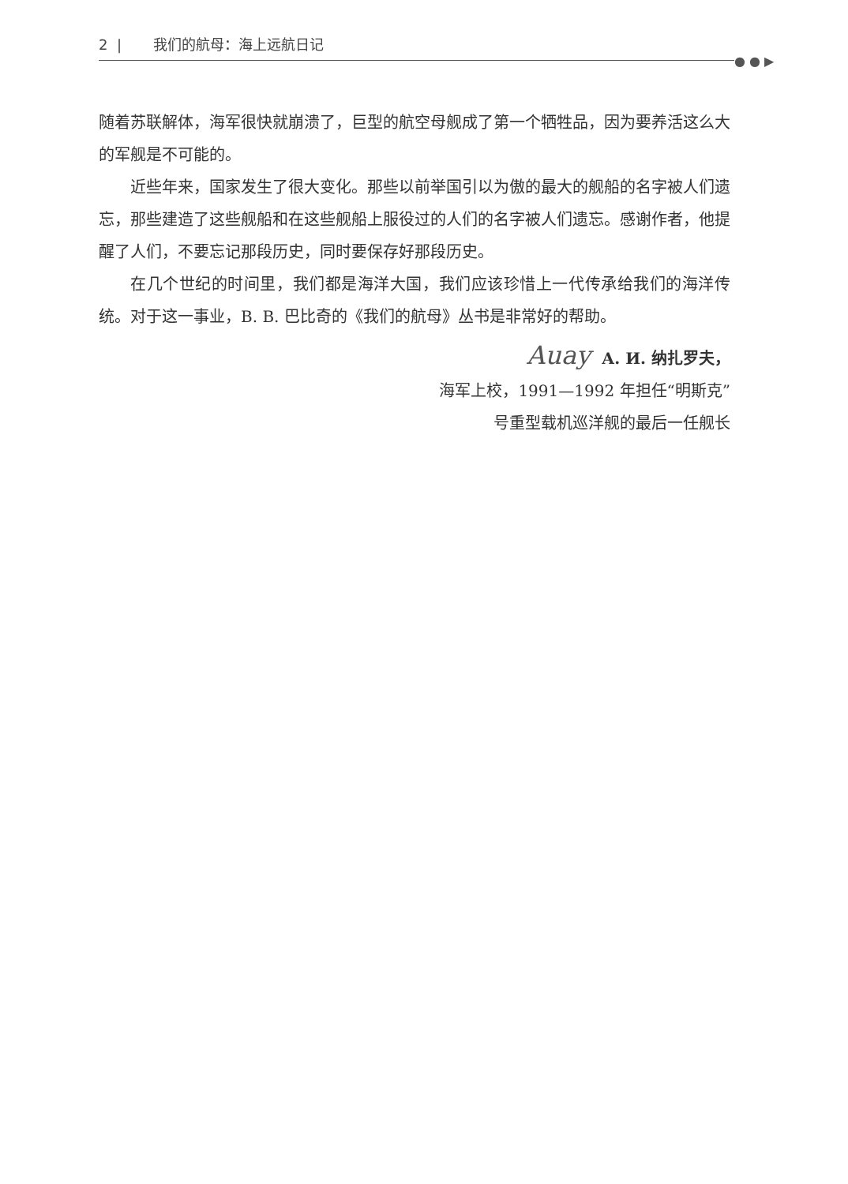2 | 我们的航母：海上远航日记
● ● ▶
随着苏联解体，海军很快就崩溃了，巨型的航空母舰成了第一个牺牲品，因为要养活这么大的军舰是不可能的。
近些年来，国家发生了很大变化。那些以前举国引以为傲的最大的舰船的名字被人们遗忘，那些建造了这些舰船和在这些舰船上服役过的人们的名字被人们遗忘。感谢作者，他提醒了人们，不要忘记那段历史，同时要保存好那段历史。
在几个世纪的时间里，我们都是海洋大国，我们应该珍惜上一代传承给我们的海洋传统。对于这一事业，B. B. 巴比奇的《我们的航母》丛书是非常好的帮助。
Auay А. И. 纳扎罗夫，
海军上校，1991—1992 年担任“明斯克”
号重型载机巡洋舰的最后一任舰长